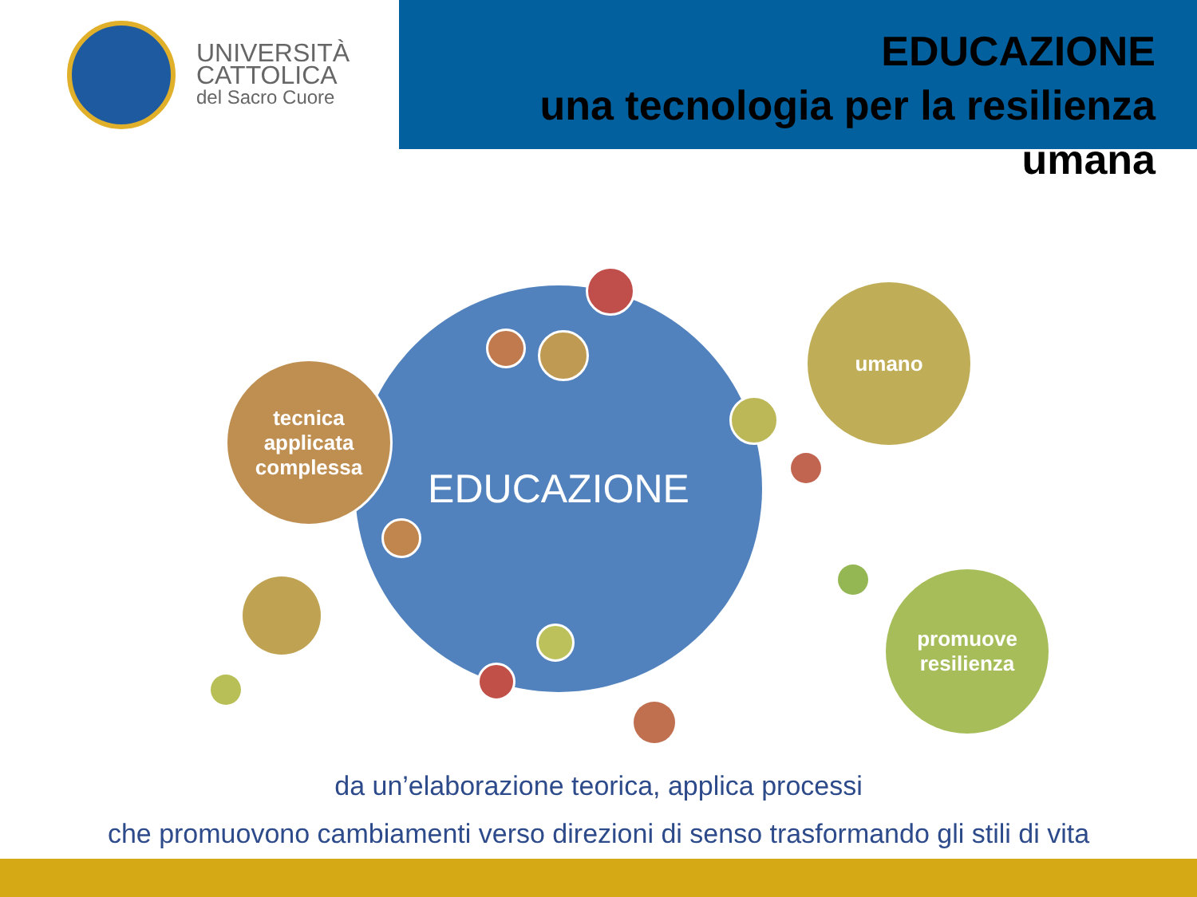UNIVERSITÀ
CATTOLICA
del Sacro Cuore
EDUCAZIONE
una tecnologia per la resilienza umana
EDUCAZIONE
tecnica
applicata
complessa
umano
promuove
resilienza
da un’elaborazione teorica, applica processi
che promuovono cambiamenti verso direzioni di senso trasformando gli stili di vita